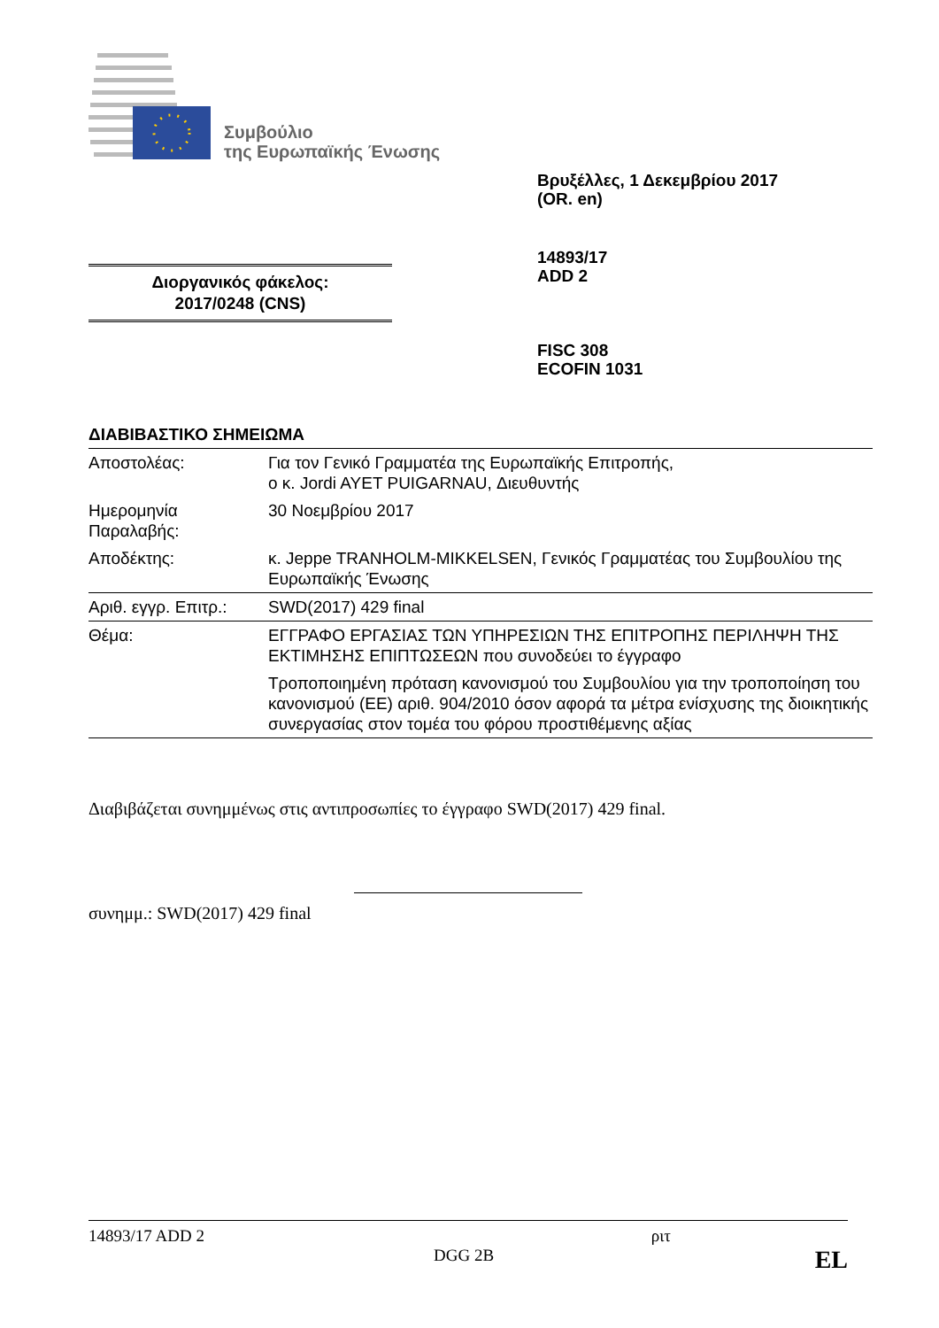Συμβούλιο
της Ευρωπαϊκής Ένωσης
Βρυξέλλες, 1 Δεκεμβρίου 2017
(OR. en)
14893/17
ADD 2
Διοργανικός φάκελος:
2017/0248 (CNS)
FISC 308
ECOFIN 1031
ΔΙΑΒΙΒΑΣΤΙΚΟ ΣΗΜΕΙΩΜΑ
| Αποστολέας: | Για τον Γενικό Γραμματέα της Ευρωπαϊκής Επιτροπής, ο κ. Jordi AYET PUIGARNAU, Διευθυντής |
| Ημερομηνία Παραλαβής: | 30 Νοεμβρίου 2017 |
| Αποδέκτης: | κ. Jeppe TRANHOLM-MIKKELSEN, Γενικός Γραμματέας του Συμβουλίου της Ευρωπαϊκής Ένωσης |
| Αριθ. εγγρ. Επιτρ.: | SWD(2017) 429 final |
| Θέμα: | ΕΓΓΡΑΦΟ ΕΡΓΑΣΙΑΣ ΤΩΝ ΥΠΗΡΕΣΙΩΝ ΤΗΣ ΕΠΙΤΡΟΠΗΣ ΠΕΡΙΛΗΨΗ ΤΗΣ ΕΚΤΙΜΗΣΗΣ ΕΠΙΠΤΩΣΕΩΝ που συνοδεύει το έγγραφο Τροποποιημένη πρόταση κανονισμού του Συμβουλίου για την τροποποίηση του κανονισμού (ΕΕ) αριθ. 904/2010 όσον αφορά τα μέτρα ενίσχυσης της διοικητικής συνεργασίας στον τομέα του φόρου προστιθέμενης αξίας |
Διαβιβάζεται συνημμένως στις αντιπροσωπίες το έγγραφο SWD(2017) 429 final.
συνημμ.: SWD(2017) 429 final
14893/17 ADD 2 ριτ
DGG 2B EL